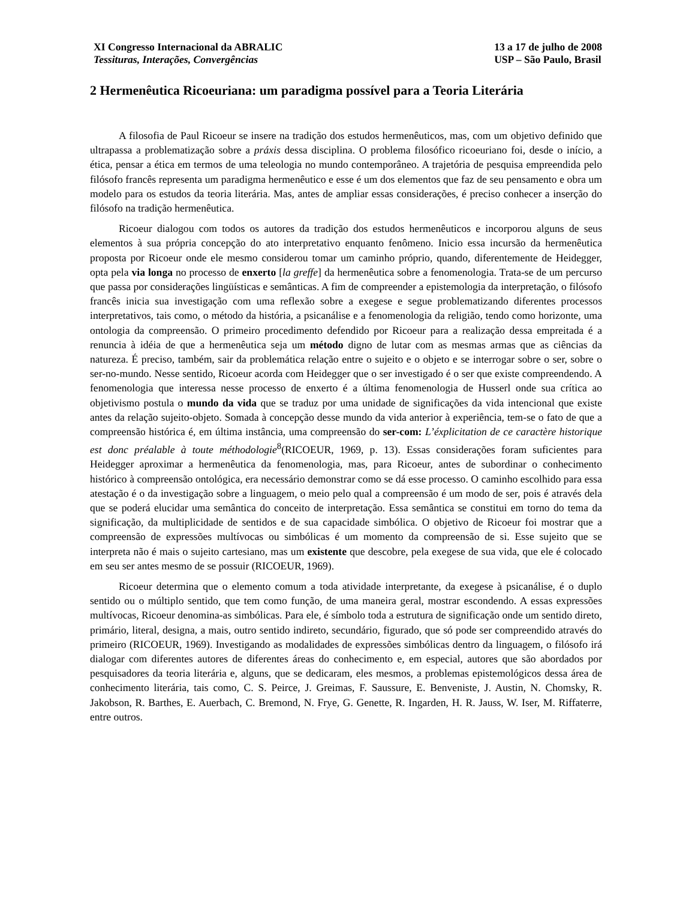XI Congresso Internacional da ABRALIC
Tessituras, Interações, Convergências
13 a 17 de julho de 2008
USP – São Paulo, Brasil
2 Hermenêutica Ricoeuriana: um paradigma possível para a Teoria Literária
A filosofia de Paul Ricoeur se insere na tradição dos estudos hermenêuticos, mas, com um objetivo definido que ultrapassa a problematização sobre a práxis dessa disciplina. O problema filosófico ricoeuriano foi, desde o início, a ética, pensar a ética em termos de uma teleologia no mundo contemporâneo. A trajetória de pesquisa empreendida pelo filósofo francês representa um paradigma hermenêutico e esse é um dos elementos que faz de seu pensamento e obra um modelo para os estudos da teoria literária. Mas, antes de ampliar essas considerações, é preciso conhecer a inserção do filósofo na tradição hermenêutica.
Ricoeur dialogou com todos os autores da tradição dos estudos hermenêuticos e incorporou alguns de seus elementos à sua própria concepção do ato interpretativo enquanto fenômeno. Inicio essa incursão da hermenêutica proposta por Ricoeur onde ele mesmo considerou tomar um caminho próprio, quando, diferentemente de Heidegger, opta pela via longa no processo de enxerto [la greffe] da hermenêutica sobre a fenomenologia. Trata-se de um percurso que passa por considerações lingüísticas e semânticas. A fim de compreender a epistemologia da interpretação, o filósofo francês inicia sua investigação com uma reflexão sobre a exegese e segue problematizando diferentes processos interpretativos, tais como, o método da história, a psicanálise e a fenomenologia da religião, tendo como horizonte, uma ontologia da compreensão. O primeiro procedimento defendido por Ricoeur para a realização dessa empreitada é a renuncia à idéia de que a hermenêutica seja um método digno de lutar com as mesmas armas que as ciências da natureza. É preciso, também, sair da problemática relação entre o sujeito e o objeto e se interrogar sobre o ser, sobre o ser-no-mundo. Nesse sentido, Ricoeur acorda com Heidegger que o ser investigado é o ser que existe compreendendo. A fenomenologia que interessa nesse processo de enxerto é a última fenomenologia de Husserl onde sua crítica ao objetivismo postula o mundo da vida que se traduz por uma unidade de significações da vida intencional que existe antes da relação sujeito-objeto. Somada à concepção desse mundo da vida anterior à experiência, tem-se o fato de que a compreensão histórica é, em última instância, uma compreensão do ser-com: L’éxplicitation de ce caractère historique est donc préalable à toute méthodologie<sup>8</sup>(RICOEUR, 1969, p. 13). Essas considerações foram suficientes para Heidegger aproximar a hermenêutica da fenomenologia, mas, para Ricoeur, antes de subordinar o conhecimento histórico à compreensão ontológica, era necessário demonstrar como se dá esse processo. O caminho escolhido para essa atestação é o da investigação sobre a linguagem, o meio pelo qual a compreensão é um modo de ser, pois é através dela que se poderá elucidar uma semântica do conceito de interpretação. Essa semântica se constitui em torno do tema da significação, da multiplicidade de sentidos e de sua capacidade simbólica. O objetivo de Ricoeur foi mostrar que a compreensão de expressões multívocas ou simbólicas é um momento da compreensão de si. Esse sujeito que se interpreta não é mais o sujeito cartesiano, mas um existente que descobre, pela exegese de sua vida, que ele é colocado em seu ser antes mesmo de se possuir (RICOEUR, 1969).
Ricoeur determina que o elemento comum a toda atividade interpretante, da exegese à psicanálise, é o duplo sentido ou o múltiplo sentido, que tem como função, de uma maneira geral, mostrar escondendo. A essas expressões multívocas, Ricoeur denomina-as simbólicas. Para ele, é símbolo toda a estrutura de significação onde um sentido direto, primário, literal, designa, a mais, outro sentido indireto, secundário, figurado, que só pode ser compreendido através do primeiro (RICOEUR, 1969). Investigando as modalidades de expressões simbólicas dentro da linguagem, o filósofo irá dialogar com diferentes autores de diferentes áreas do conhecimento e, em especial, autores que são abordados por pesquisadores da teoria literária e, alguns, que se dedicaram, eles mesmos, a problemas epistemológicos dessa área de conhecimento literária, tais como, C. S. Peirce, J. Greimas, F. Saussure, E. Benveniste, J. Austin, N. Chomsky, R. Jakobson, R. Barthes, E. Auerbach, C. Bremond, N. Frye, G. Genette, R. Ingarden, H. R. Jauss, W. Iser, M. Riffaterre, entre outros.